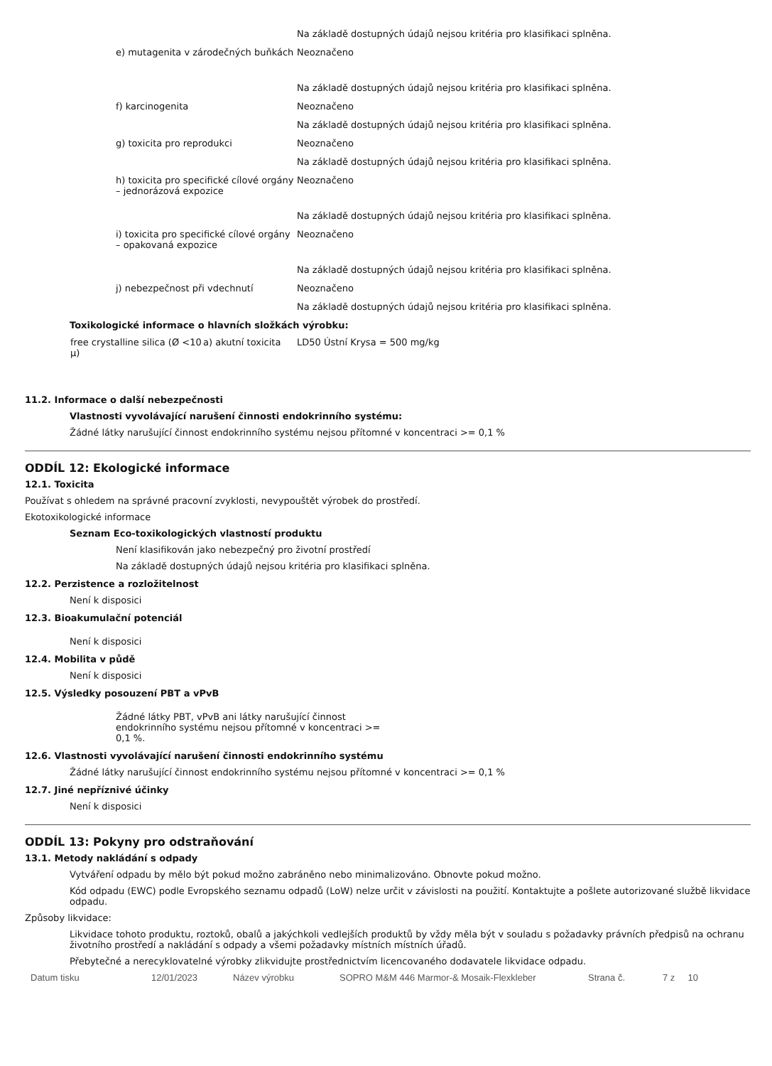Na základě dostupných údajů nejsou kritéria pro klasifikaci splněna.
e) mutagenita v zárodečných buňkách
Neoznačeno
Na základě dostupných údajů nejsou kritéria pro klasifikaci splněna.
f) karcinogenita Neoznačeno
Na základě dostupných údajů nejsou kritéria pro klasifikaci splněna.
g) toxicita pro reprodukci Neoznačeno
Na základě dostupných údajů nejsou kritéria pro klasifikaci splněna.
h) toxicita pro specifické cílové orgány – jednorázová expozice
Neoznačeno
Na základě dostupných údajů nejsou kritéria pro klasifikaci splněna.
i) toxicita pro specifické cílové orgány – opakovaná expozice
Neoznačeno
Na základě dostupných údajů nejsou kritéria pro klasifikaci splněna.
j) nebezpečnost při vdechnutí Neoznačeno
Na základě dostupných údajů nejsou kritéria pro klasifikaci splněna.
Toxikologické informace o hlavních složkách výrobku:
| free crystalline silica (Ø <10 μ) | a) akutní toxicita | LD50 Ústní Krysa = 500 mg/kg |
11.2. Informace o další nebezpečnosti
Vlastnosti vyvolávající narušení činnosti endokrinního systému:
Žádné látky narušující činnost endokrinního systému nejsou přítomné v koncentraci >= 0,1 %
ODDÍL 12: Ekologické informace
12.1. Toxicita
Používat s ohledem na správné pracovní zvyklosti, nevypouštět výrobek do prostředí.
Ekotoxikologické informace
Seznam Eco-toxikologických vlastností produktu
Není klasifikován jako nebezpečný pro životní prostředí
Na základě dostupných údajů nejsou kritéria pro klasifikaci splněna.
12.2. Perzistence a rozložitelnost
Není k disposici
12.3. Bioakumulační potenciál
Není k disposici
12.4. Mobilita v půdě
Není k disposici
12.5. Výsledky posouzení PBT a vPvB
Žádné látky PBT, vPvB ani látky narušující činnost endokrinního systému nejsou přítomné v koncentraci >= 0,1 %.
12.6. Vlastnosti vyvolávající narušení činnosti endokrinního systému
Žádné látky narušující činnost endokrinního systému nejsou přítomné v koncentraci >= 0,1 %
12.7. Jiné nepříznivé účinky
Není k disposici
ODDÍL 13: Pokyny pro odstraňování
13.1. Metody nakládání s odpady
Vytváření odpadu by mělo být pokud možno zabráněno nebo minimalizováno. Obnovte pokud možno.
Kód odpadu (EWC) podle Evropského seznamu odpadů (LoW) nelze určit v závislosti na použití. Kontaktujte a pošlete autorizované službě likvidace odpadu.
Způsoby likvidace:
Likvidace tohoto produktu, roztoků, obalů a jakýchkoli vedlejších produktů by vždy měla být v souladu s požadavky právních předpisů na ochranu životního prostředí a nakládání s odpady a všemi požadavky místních místních úřadů.
Přebytečné a nerecyklovatelné výrobky zlikvidujte prostřednictvím licencovaného dodavatele likvidace odpadu.
Datum tisku 12/01/2023 Název výrobku SOPRO M&M 446 Marmor-& Mosaik-Flexkleber Strana č. 7 z 10